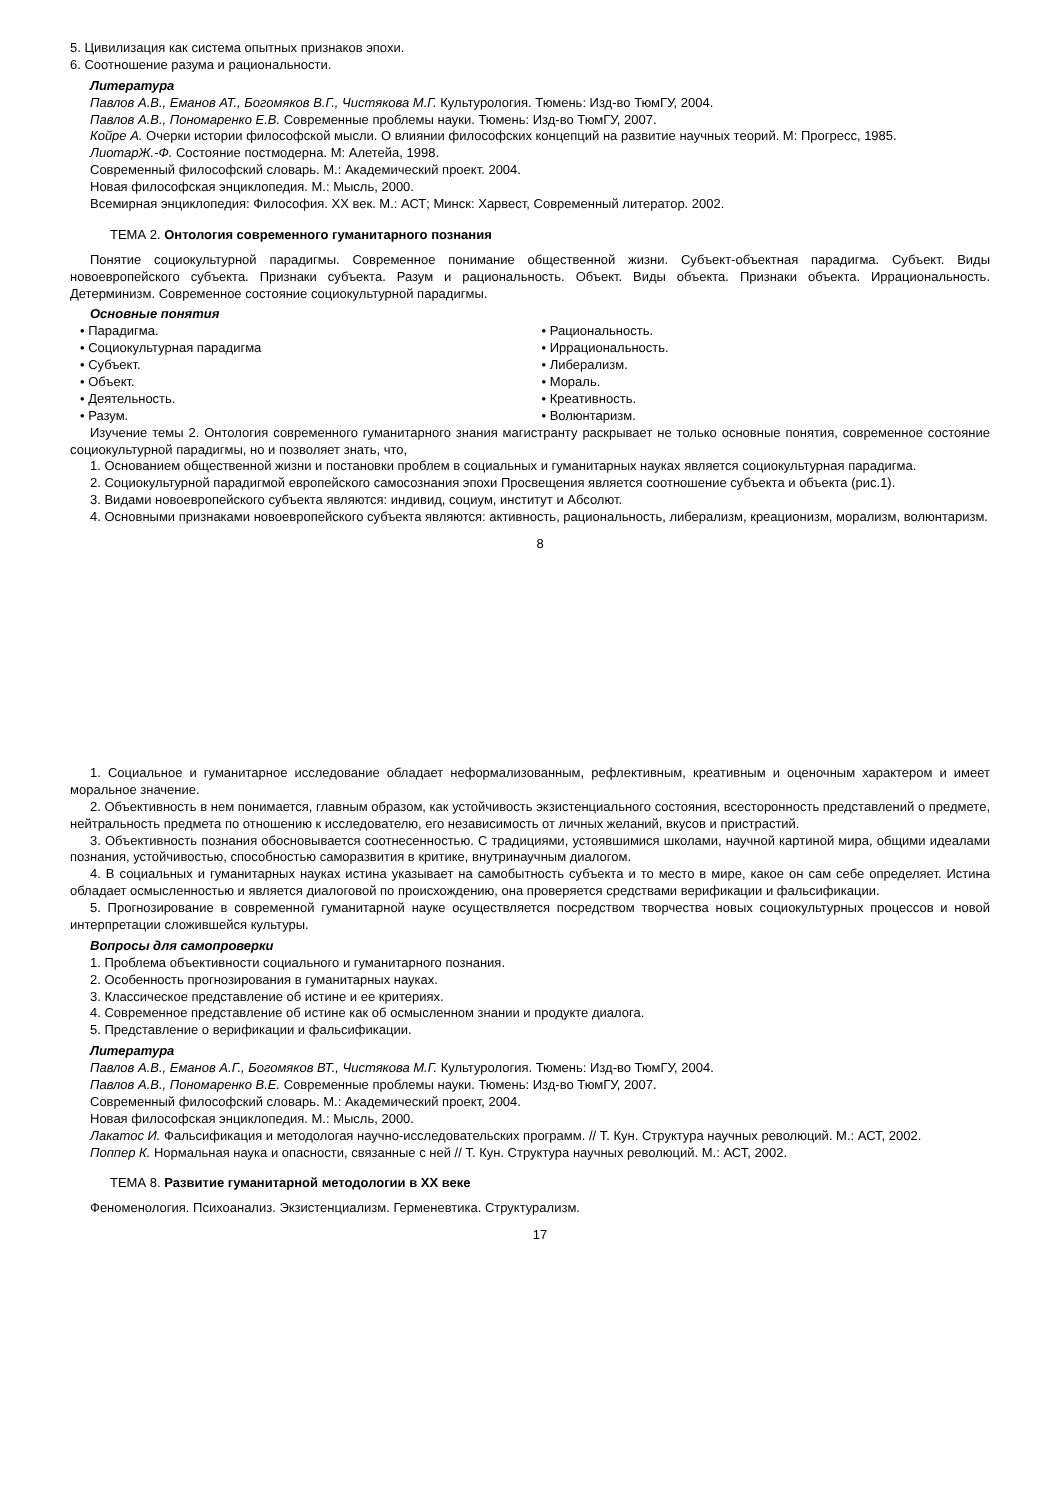5. Цивилизация как система опытных признаков эпохи.
6. Соотношение разума и рациональности.
Литература
Павлов А.В., Еманов АТ., Богомяков В.Г., Чистякова М.Г. Культурология. Тюмень: Изд-во ТюмГУ, 2004.
Павлов А.В., Пономаренко Е.В. Современные проблемы науки. Тюмень: Изд-во ТюмГУ, 2007.
Койре А. Очерки истории философской мысли. О влиянии философских концепций на развитие научных теорий. М: Прогресс, 1985.
ЛиотарЖ.-Ф. Состояние постмодерна. М: Алетейа, 1998.
Современный философский словарь. М.: Академический проект. 2004.
Новая философская энциклопедия. М.: Мысль, 2000.
Всемирная энциклопедия: Философия. XX век. М.: АСТ; Минск: Харвест, Современный литератор. 2002.
ТЕМА 2. Онтология современного гуманитарного познания
Понятие социокультурной парадигмы. Современное понимание общественной жизни. Субъект-объектная парадигма. Субъект. Виды новоевропейского субъекта. Признаки субъекта. Разум и рациональность. Объект. Виды объекта. Признаки объекта. Иррациональность. Детерминизм. Современное состояние социокультурной парадигмы.
Основные понятия
• Парадигма.
• Социокультурная парадигма
• Субъект.
• Объект.
• Деятельность.
• Разум.
• Рациональность.
• Иррациональность.
• Либерализм.
• Мораль.
• Креативность.
• Волюнтаризм.
Изучение темы 2. Онтология современного гуманитарного знания магистранту раскрывает не только основные понятия, современное состояние социокультурной парадигмы, но и позволяет знать, что,
1. Основанием общественной жизни и постановки проблем в социальных и гуманитарных науках является социокультурная парадигма.
2. Социокультурной парадигмой европейского самосознания эпохи Просвещения является соотношение субъекта и объекта (рис.1).
3. Видами новоевропейского субъекта являются: индивид, социум, институт и Абсолют.
4. Основными признаками новоевропейского субъекта являются: активность, рациональность, либерализм, креационизм, морализм, волюнтаризм.
8
1. Социальное и гуманитарное исследование обладает неформализованным, рефлективным, креативным и оценочным характером и имеет моральное значение.
2. Объективность в нем понимается, главным образом, как устойчивость экзистенциального состояния, всесторонность представлений о предмете, нейтральность предмета по отношению к исследователю, его независимость от личных желаний, вкусов и пристрастий.
3. Объективность познания обосновывается соотнесенностью. С традициями, устоявшимися школами, научной картиной мира, общими идеалами познания, устойчивостью, способностью саморазвития в критике, внутринаучным диалогом.
4. В социальных и гуманитарных науках истина указывает на самобытность субъекта и то место в мире, какое он сам себе определяет. Истина обладает осмысленностью и является диалоговой по происхождению, она проверяется средствами верификации и фальсификации.
5. Прогнозирование в современной гуманитарной науке осуществляется посредством творчества новых социокультурных процессов и новой интерпретации сложившейся культуры.
Вопросы для самопроверки
1. Проблема объективности социального и гуманитарного познания.
2. Особенность прогнозирования в гуманитарных науках.
3. Классическое представление об истине и ее критериях.
4. Современное представление об истине как об осмысленном знании и продукте диалога.
5. Представление о верификации и фальсификации.
Литература
Павлов А.В., Еманов А.Г., Богомяков ВТ., Чистякова М.Г. Культурология. Тюмень: Изд-во ТюмГУ, 2004.
Павлов А.В., Пономаренко В.Е. Современные проблемы науки. Тюмень: Изд-во ТюмГУ, 2007.
Современный философский словарь. М.: Академический проект, 2004.
Новая философская энциклопедия. М.: Мысль, 2000.
Лакатос И. Фальсификация и методологая научно-исследовательских программ. // Т. Кун. Структура научных революций. М.: АСТ, 2002.
Поппер К. Нормальная наука и опасности, связанные с ней // Т. Кун. Структура научных революций. М.: АСТ, 2002.
ТЕМА 8. Развитие гуманитарной методологии в XX веке
Феноменология. Психоанализ. Экзистенциализм. Герменевтика. Структурализм.
17